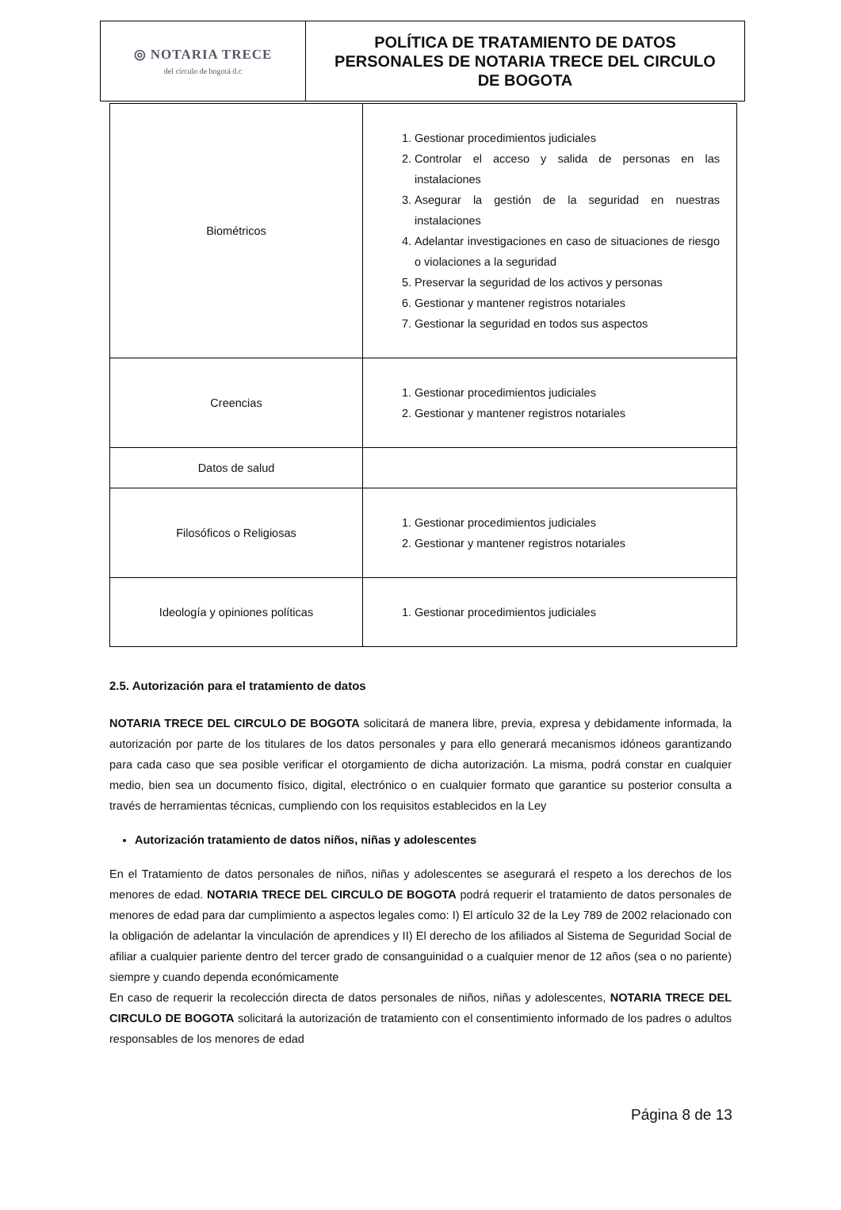| ◎ NOTARIA TRECE del círculo de bogotá d.c | POLÍTICA DE TRATAMIENTO DE DATOS PERSONALES DE NOTARIA TRECE DEL CIRCULO DE BOGOTA |
| Biométricos | 1. Gestionar procedimientos judiciales 2. Controlar el acceso y salida de personas en las instalaciones 3. Asegurar la gestión de la seguridad en nuestras instalaciones 4. Adelantar investigaciones en caso de situaciones de riesgo o violaciones a la seguridad 5. Preservar la seguridad de los activos y personas 6. Gestionar y mantener registros notariales 7. Gestionar la seguridad en todos sus aspectos |
| Creencias | 1. Gestionar procedimientos judiciales 2. Gestionar y mantener registros notariales |
| Datos de salud | |
| Filosóficos o Religiosas | 1. Gestionar procedimientos judiciales 2. Gestionar y mantener registros notariales |
| Ideología y opiniones políticas | 1. Gestionar procedimientos judiciales |
2.5. Autorización para el tratamiento de datos
NOTARIA TRECE DEL CIRCULO DE BOGOTA solicitará de manera libre, previa, expresa y debidamente informada, la autorización por parte de los titulares de los datos personales y para ello generará mecanismos idóneos garantizando para cada caso que sea posible verificar el otorgamiento de dicha autorización. La misma, podrá constar en cualquier medio, bien sea un documento físico, digital, electrónico o en cualquier formato que garantice su posterior consulta a través de herramientas técnicas, cumpliendo con los requisitos establecidos en la Ley
Autorización tratamiento de datos niños, niñas y adolescentes
En el Tratamiento de datos personales de niños, niñas y adolescentes se asegurará el respeto a los derechos de los menores de edad. NOTARIA TRECE DEL CIRCULO DE BOGOTA podrá requerir el tratamiento de datos personales de menores de edad para dar cumplimiento a aspectos legales como: I) El artículo 32 de la Ley 789 de 2002 relacionado con la obligación de adelantar la vinculación de aprendices y II) El derecho de los afiliados al Sistema de Seguridad Social de afiliar a cualquier pariente dentro del tercer grado de consanguinidad o a cualquier menor de 12 años (sea o no pariente) siempre y cuando dependa económicamente
En caso de requerir la recolección directa de datos personales de niños, niñas y adolescentes, NOTARIA TRECE DEL CIRCULO DE BOGOTA solicitará la autorización de tratamiento con el consentimiento informado de los padres o adultos responsables de los menores de edad
Página 8 de 13